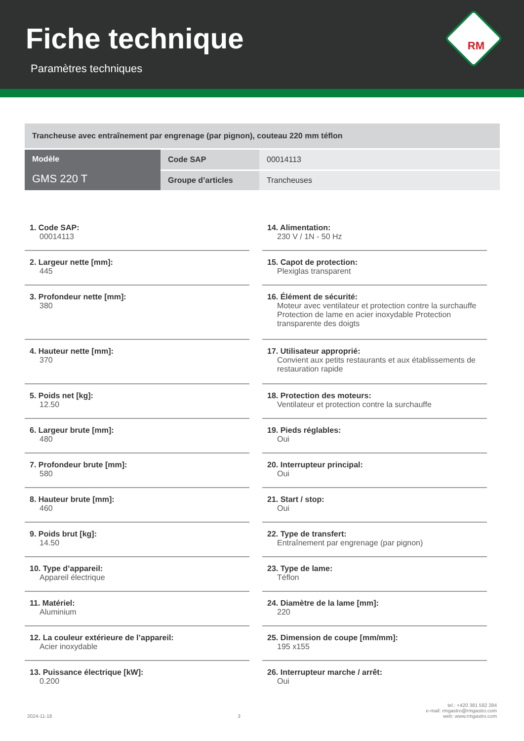Fiche technique
Paramètres techniques
RM
| Trancheuse avec entraînement par engrenage (par pignon), couteau 220 mm téflon | | |
| Modèle GMS 220 T | Code SAP | 00014113 |
| | Groupe d’articles | Trancheuses |
1. Code SAP:
00014113
2. Largeur nette [mm]:
445
3. Profondeur nette [mm]:
380
4. Hauteur nette [mm]:
370
5. Poids net [kg]:
12.50
6. Largeur brute [mm]:
480
7. Profondeur brute [mm]:
580
8. Hauteur brute [mm]:
460
9. Poids brut [kg]:
14.50
10. Type d’appareil:
Appareil électrique
11. Matériel:
Aluminium
12. La couleur extérieure de l’appareil:
Acier inoxydable
13. Puissance électrique [kW]:
0.200
14. Alimentation:
230 V / 1N - 50 Hz
15. Capot de protection:
Plexiglas transparent
16. Élément de sécurité:
Moteur avec ventilateur et protection contre la surchauffe Protection de lame en acier inoxydable Protection transparente des doigts
17. Utilisateur approprié:
Convient aux petits restaurants et aux établissements de restauration rapide
18. Protection des moteurs:
Ventilateur et protection contre la surchauffe
19. Pieds réglables:
Oui
20. Interrupteur principal:
Oui
21. Start / stop:
Oui
22. Type de transfert:
Entraînement par engrenage (par pignon)
23. Type de lame:
Téflon
24. Diamètre de la lame [mm]:
220
25. Dimension de coupe [mm/mm]:
195 x155
26. Interrupteur marche / arrêt:
Oui
2024-11-18 3 tel.: +420 381 582 284
e-mail: rmgastro@rmgastro.com
web: www.rmgastro.com